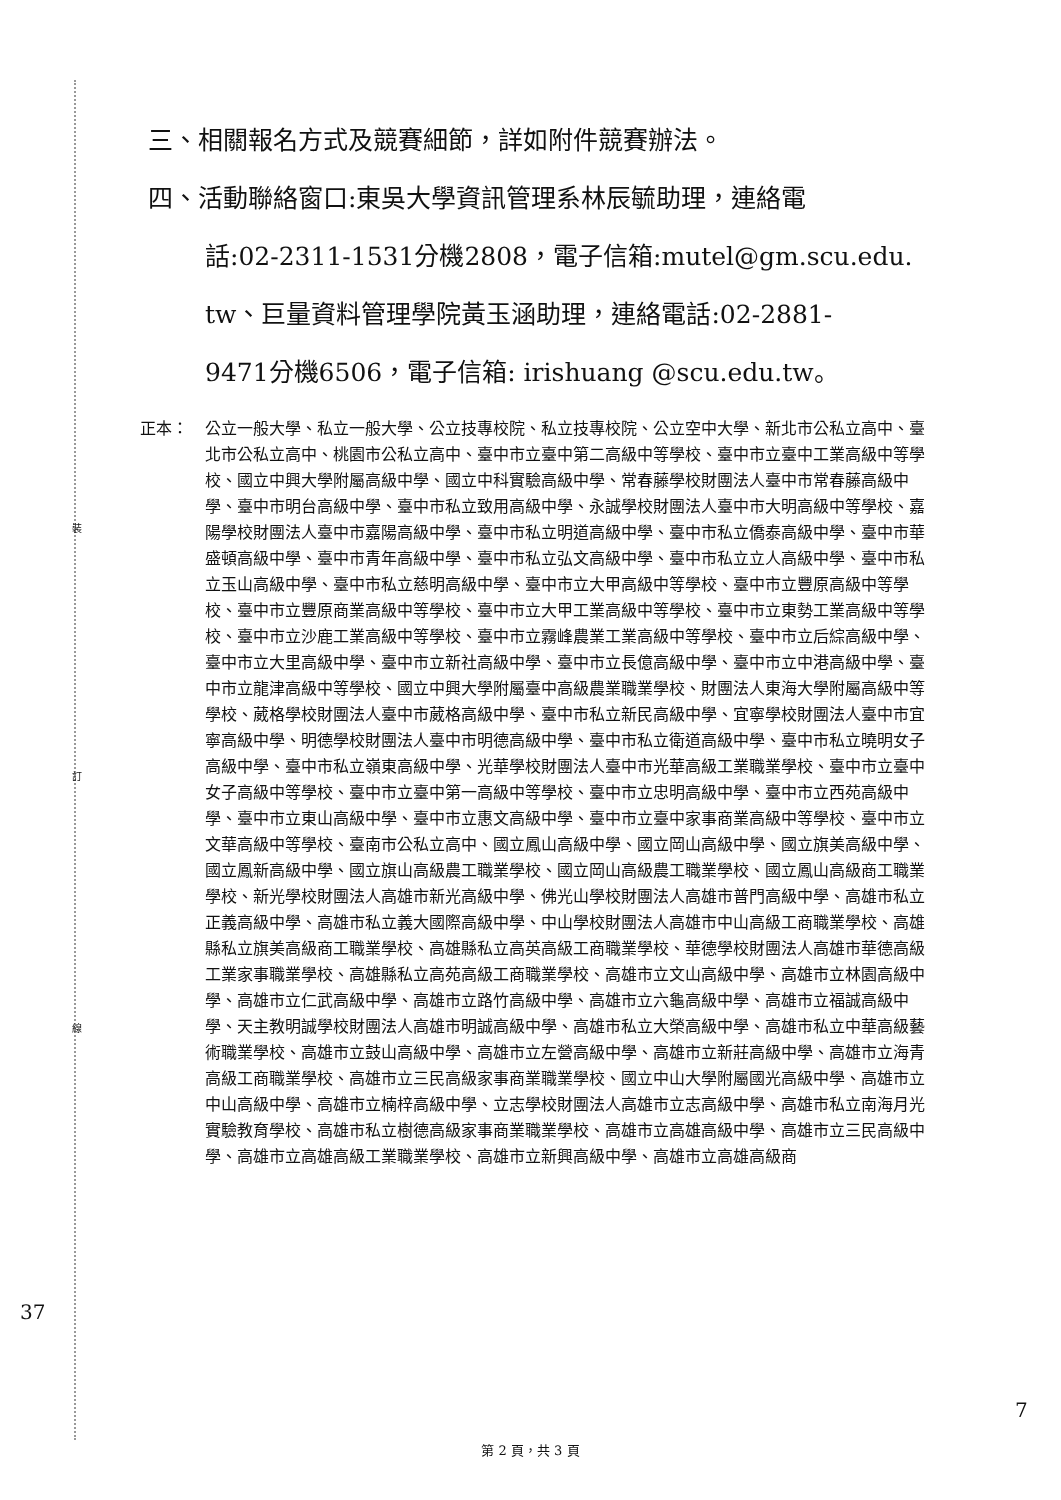裝
訂
線
三、相關報名方式及競賽細節，詳如附件競賽辦法。
四、活動聯絡窗口:東吳大學資訊管理系林辰毓助理，連絡電
話:02-2311-1531分機2808，電子信箱:mutel@gm.scu.edu.
tw、巨量資料管理學院黃玉涵助理，連絡電話:02-2881-
9471分機6506，電子信箱: irishuang @scu.edu.tw。
正本： 公立一般大學、私立一般大學、公立技專校院、私立技專校院、公立空中大學、新北市公私立高中、臺北市公私立高中、桃園市公私立高中、臺中市立臺中第二高級中等學校、臺中市立臺中工業高級中等學校、國立中興大學附屬高級中學、國立中科實驗高級中學、常春藤學校財團法人臺中市常春藤高級中學、臺中市明台高級中學、臺中市私立致用高級中學、永誠學校財團法人臺中市大明高級中等學校、嘉陽學校財團法人臺中市嘉陽高級中學、臺中市私立明道高級中學、臺中市私立僑泰高級中學、臺中市華盛頓高級中學、臺中市青年高級中學、臺中市私立弘文高級中學、臺中市私立立人高級中學、臺中市私立玉山高級中學、臺中市私立慈明高級中學、臺中市立大甲高級中等學校、臺中市立豐原高級中等學校、臺中市立豐原商業高級中等學校、臺中市立大甲工業高級中等學校、臺中市立東勢工業高級中等學校、臺中市立沙鹿工業高級中等學校、臺中市立霧峰農業工業高級中等學校、臺中市立后綜高級中學、臺中市立大里高級中學、臺中市立新社高級中學、臺中市立長億高級中學、臺中市立中港高級中學、臺中市立龍津高級中等學校、國立中興大學附屬臺中高級農業職業學校、財團法人東海大學附屬高級中等學校、葳格學校財團法人臺中市葳格高級中學、臺中市私立新民高級中學、宜寧學校財團法人臺中市宜寧高級中學、明德學校財團法人臺中市明德高級中學、臺中市私立衛道高級中學、臺中市私立曉明女子高級中學、臺中市私立嶺東高級中學、光華學校財團法人臺中市光華高級工業職業學校、臺中市立臺中女子高級中等學校、臺中市立臺中第一高級中等學校、臺中市立忠明高級中學、臺中市立西苑高級中學、臺中市立東山高級中學、臺中市立惠文高級中學、臺中市立臺中家事商業高級中等學校、臺中市立文華高級中等學校、臺南市公私立高中、國立鳳山高級中學、國立岡山高級中學、國立旗美高級中學、國立鳳新高級中學、國立旗山高級農工職業學校、國立岡山高級農工職業學校、國立鳳山高級商工職業學校、新光學校財團法人高雄市新光高級中學、佛光山學校財團法人高雄市普門高級中學、高雄市私立正義高級中學、高雄市私立義大國際高級中學、中山學校財團法人高雄市中山高級工商職業學校、高雄縣私立旗美高級商工職業學校、高雄縣私立高英高級工商職業學校、華德學校財團法人高雄市華德高級工業家事職業學校、高雄縣私立高苑高級工商職業學校、高雄市立文山高級中學、高雄市立林園高級中學、高雄市立仁武高級中學、高雄市立路竹高級中學、高雄市立六龜高級中學、高雄市立福誠高級中學、天主教明誠學校財團法人高雄市明誠高級中學、高雄市私立大榮高級中學、高雄市私立中華高級藝術職業學校、高雄市立鼓山高級中學、高雄市立左營高級中學、高雄市立新莊高級中學、高雄市立海青高級工商職業學校、高雄市立三民高級家事商業職業學校、國立中山大學附屬國光高級中學、高雄市立中山高級中學、高雄市立楠梓高級中學、立志學校財團法人高雄市立志高級中學、高雄市私立南海月光實驗教育學校、高雄市私立樹德高級家事商業職業學校、高雄市立高雄高級中學、高雄市立三民高級中學、高雄市立高雄高級工業職業學校、高雄市立新興高級中學、高雄市立高雄高級商
37
7
第 2 頁，共 3 頁